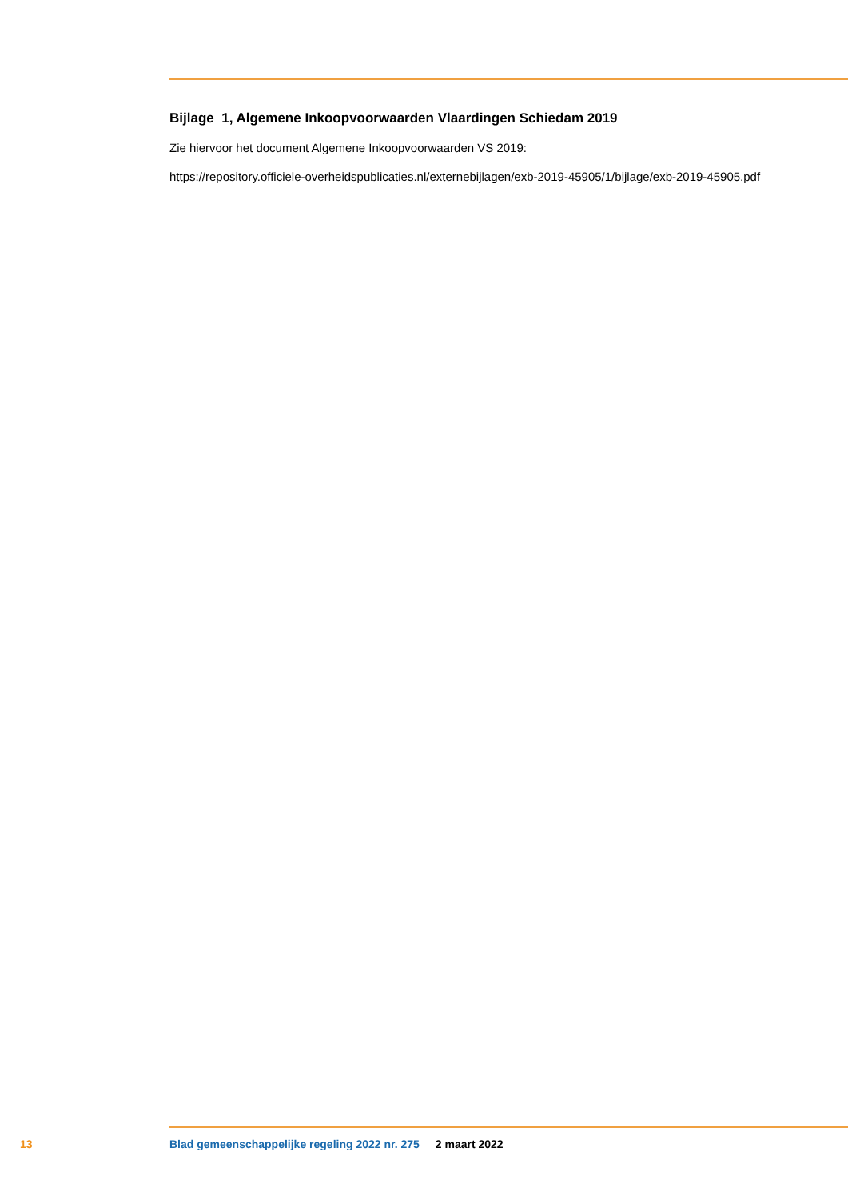Bijlage 1, Algemene Inkoopvoorwaarden Vlaardingen Schiedam 2019
Zie hiervoor het document Algemene Inkoopvoorwaarden VS 2019:
https://repository.officiele-overheidspublicaties.nl/externebijlagen/exb-2019-45905/1/bijlage/exb-2019-45905.pdf
13 Blad gemeenschappelijke regeling 2022 nr. 275 2 maart 2022